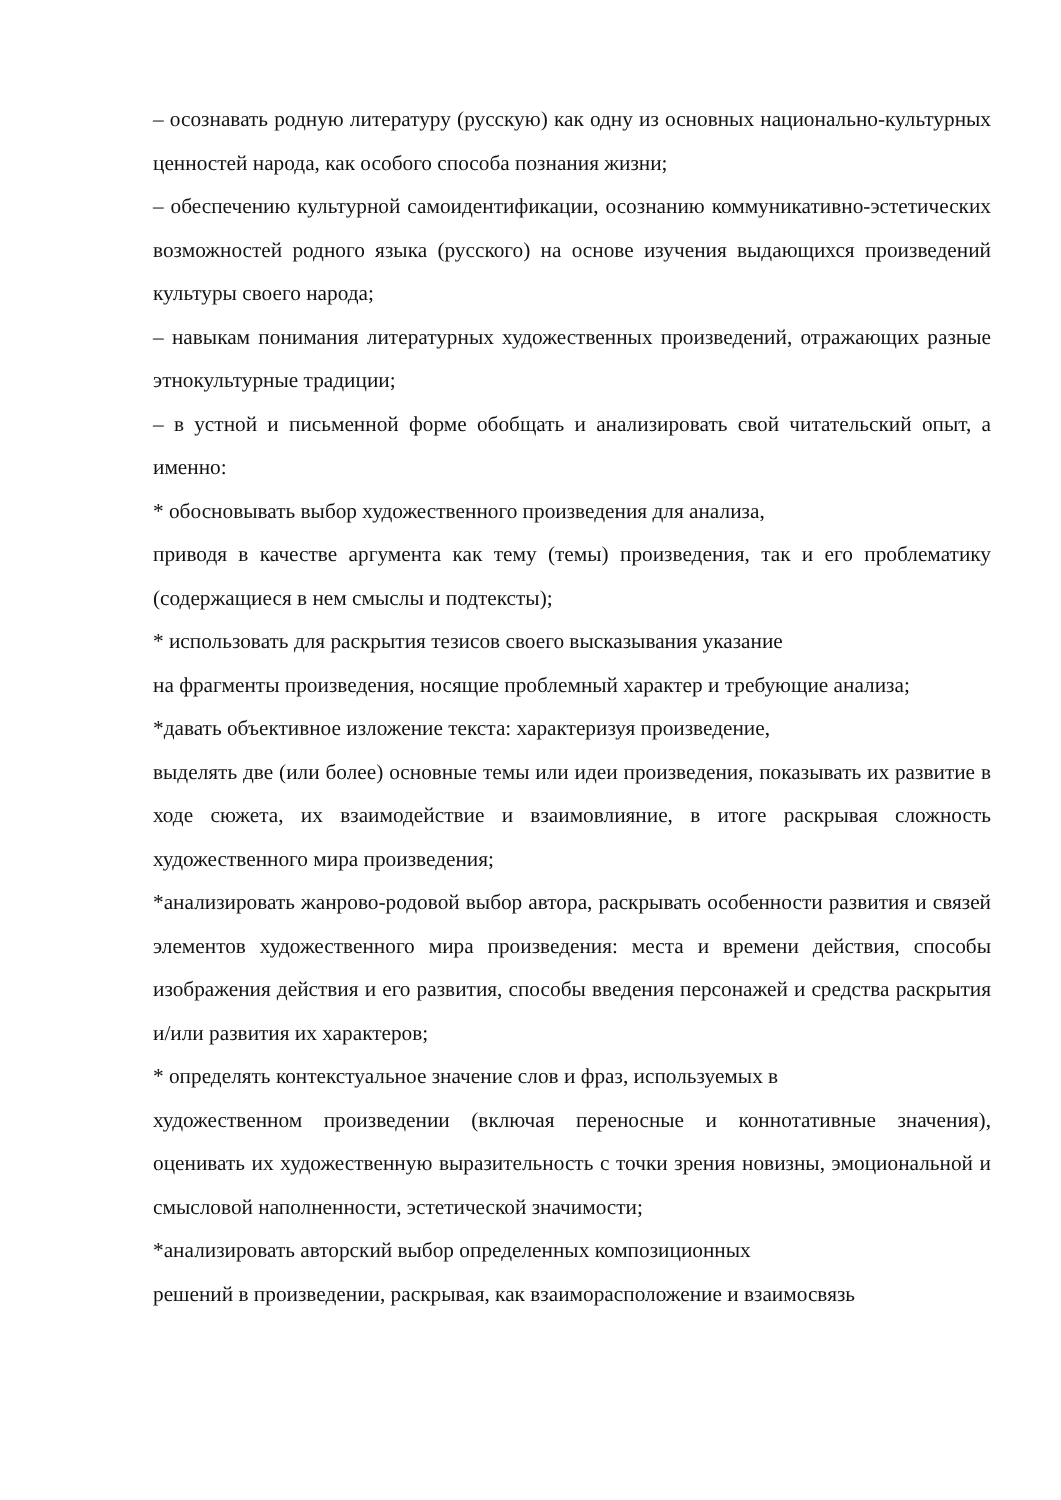– осознавать родную литературу (русскую) как одну из основных национально-культурных ценностей народа, как особого способа познания жизни;
– обеспечению культурной самоидентификации, осознанию коммуникативно-эстетических возможностей родного языка (русского) на основе изучения выдающихся произведений культуры своего народа;
– навыкам понимания литературных художественных произведений, отражающих разные этнокультурные традиции;
– в устной и письменной форме обобщать и анализировать свой читательский опыт, а именно:
* обосновывать выбор художественного произведения для анализа,
приводя в качестве аргумента как тему (темы) произведения, так и его проблематику (содержащиеся в нем смыслы и подтексты);
* использовать для раскрытия тезисов своего высказывания указание
на фрагменты произведения, носящие проблемный характер и требующие анализа;
*давать объективное изложение текста: характеризуя произведение,
выделять две (или более) основные темы или идеи произведения, показывать их развитие в ходе сюжета, их взаимодействие и взаимовлияние, в итоге раскрывая сложность художественного мира произведения;
*анализировать жанрово-родовой выбор автора, раскрывать особенности развития и связей элементов художественного мира произведения: места и времени действия, способы изображения действия и его развития, способы введения персонажей и средства раскрытия и/или развития их характеров;
* определять контекстуальное значение слов и фраз, используемых в
художественном произведении (включая переносные и коннотативные значения), оценивать их художественную выразительность с точки зрения новизны, эмоциональной и смысловой наполненности, эстетической значимости;
*анализировать авторский выбор определенных композиционных
решений в произведении, раскрывая, как взаиморасположение и взаимосвязь